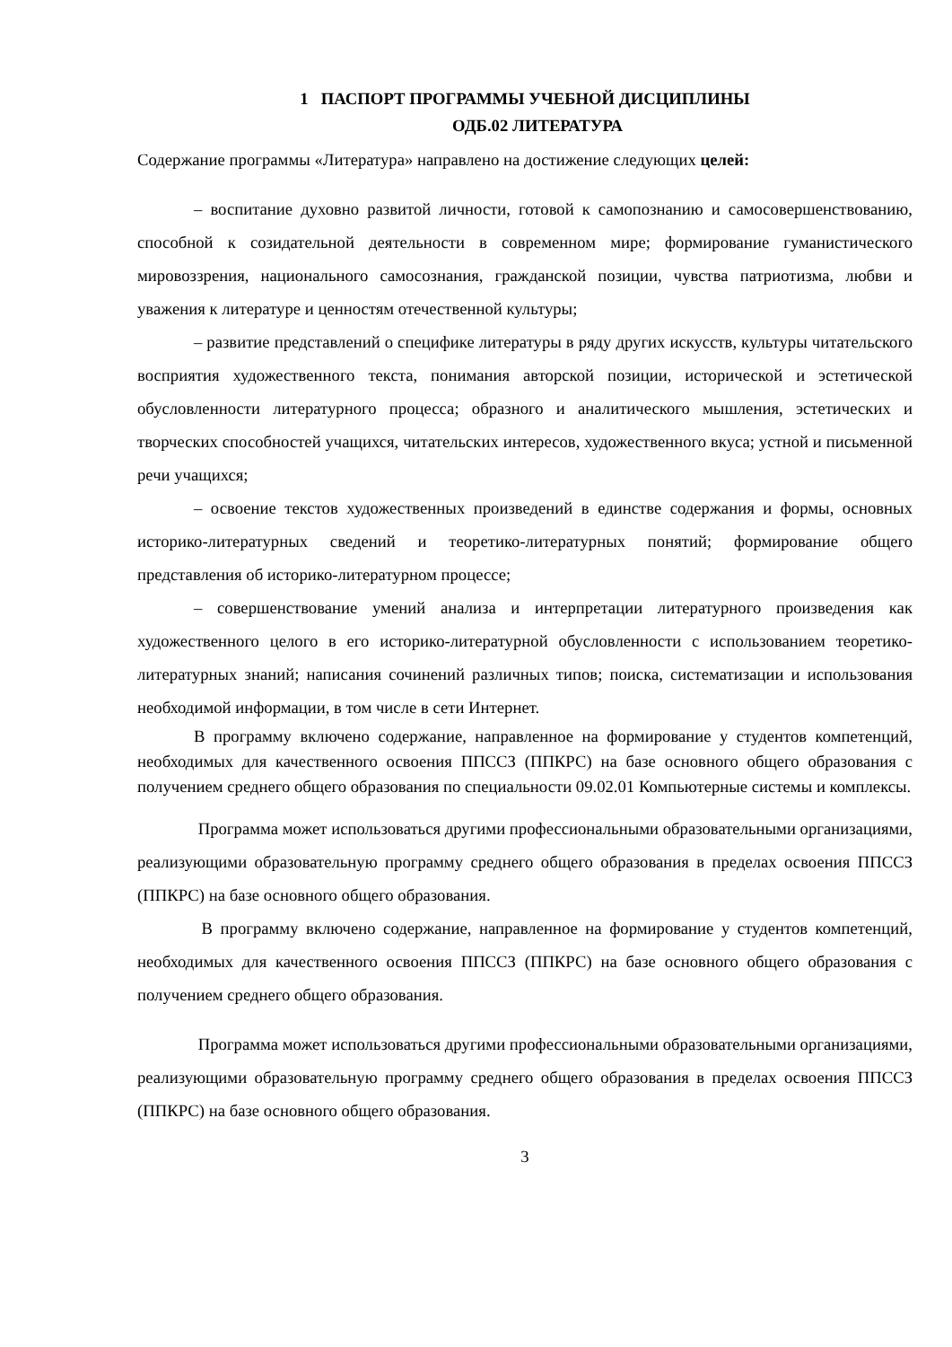1 ПАСПОРТ ПРОГРАММЫ УЧЕБНОЙ ДИСЦИПЛИНЫ
ОДБ.02 ЛИТЕРАТУРА
Содержание программы «Литература» направлено на достижение следующих целей:
– воспитание духовно развитой личности, готовой к самопознанию и самосовершенствованию, способной к созидательной деятельности в современном мире; формирование гуманистического мировоззрения, национального самосознания, гражданской позиции, чувства патриотизма, любви и уважения к литературе и ценностям отечественной культуры;
– развитие представлений о специфике литературы в ряду других искусств, культуры читательского восприятия художественного текста, понимания авторской позиции, исторической и эстетической обусловленности литературного процесса; образного и аналитического мышления, эстетических и творческих способностей учащихся, читательских интересов, художественного вкуса; устной и письменной речи учащихся;
– освоение текстов художественных произведений в единстве содержания и формы, основных историко-литературных сведений и теоретико-литературных понятий; формирование общего представления об историко-литературном процессе;
– совершенствование умений анализа и интерпретации литературного произведения как художественного целого в его историко-литературной обусловленности с использованием теоретико-литературных знаний; написания сочинений различных типов; поиска, систематизации и использования необходимой информации, в том числе в сети Интернет.
В программу включено содержание, направленное на формирование у студентов компетенций, необходимых для качественного освоения ППССЗ (ППКРС) на базе основного общего образования с получением среднего общего образования по специальности 09.02.01 Компьютерные системы и комплексы.
Программа может использоваться другими профессиональными образовательными организациями, реализующими образовательную программу среднего общего образования в пределах освоения ППССЗ (ППКРС) на базе основного общего образования.
В программу включено содержание, направленное на формирование у студентов компетенций, необходимых для качественного освоения ППССЗ (ППКРС) на базе основного общего образования с получением среднего общего образования.
Программа может использоваться другими профессиональными образовательными организациями, реализующими образовательную программу среднего общего образования в пределах освоения ППССЗ (ППКРС) на базе основного общего образования.
3